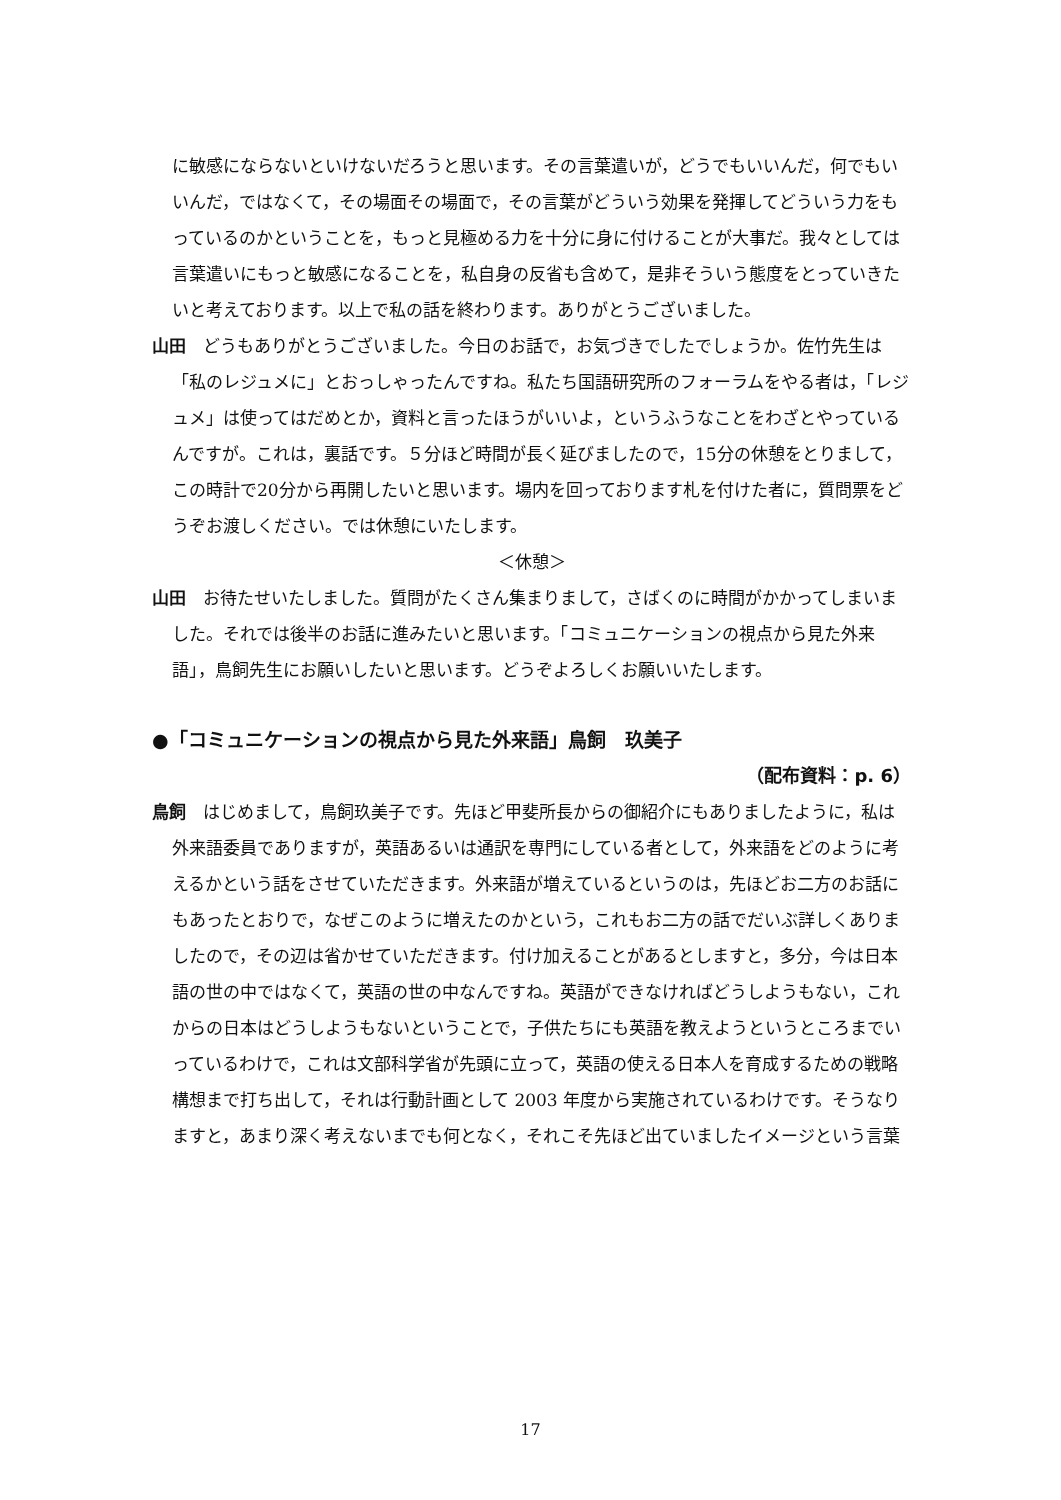に敏感にならないといけないだろうと思います。その言葉遣いが，どうでもいいんだ，何でもいいんだ，ではなくて，その場面その場面で，その言葉がどういう効果を発揮してどういう力をもっているのかということを，もっと見極める力を十分に身に付けることが大事だ。我々としては言葉遣いにもっと敏感になることを，私自身の反省も含めて，是非そういう態度をとっていきたいと考えております。以上で私の話を終わります。ありがとうございました。
山田　どうもありがとうございました。今日のお話で，お気づきでしたでしょうか。佐竹先生は「私のレジュメに」とおっしゃったんですね。私たち国語研究所のフォーラムをやる者は，「レジュメ」は使ってはだめとか，資料と言ったほうがいいよ，というふうなことをわざとやっているんですが。これは，裏話です。５分ほど時間が長く延びましたので，15分の休憩をとりまして，この時計で20分から再開したいと思います。場内を回っております札を付けた者に，質問票をどうぞお渡しください。では休憩にいたします。
＜休憩＞
山田　お待たせいたしました。質問がたくさん集まりまして，さばくのに時間がかかってしまいました。それでは後半のお話に進みたいと思います。「コミュニケーションの視点から見た外来語」，鳥飼先生にお願いしたいと思います。どうぞよろしくお願いいたします。
●「コミュニケーションの視点から見た外来語」鳥飼　玖美子
（配布資料：p. 6）
鳥飼　はじめまして，鳥飼玖美子です。先ほど甲斐所長からの御紹介にもありましたように，私は外来語委員でありますが，英語あるいは通訳を専門にしている者として，外来語をどのように考えるかという話をさせていただきます。外来語が増えているというのは，先ほどお二方のお話にもあったとおりで，なぜこのように増えたのかという，これもお二方の話でだいぶ詳しくありましたので，その辺は省かせていただきます。付け加えることがあるとしますと，多分，今は日本語の世の中ではなくて，英語の世の中なんですね。英語ができなければどうしようもない，これからの日本はどうしようもないということで，子供たちにも英語を教えようというところまでいっているわけで，これは文部科学省が先頭に立って，英語の使える日本人を育成するための戦略構想まで打ち出して，それは行動計画として 2003 年度から実施されているわけです。そうなりますと，あまり深く考えないまでも何となく，それこそ先ほど出ていましたイメージという言葉
17